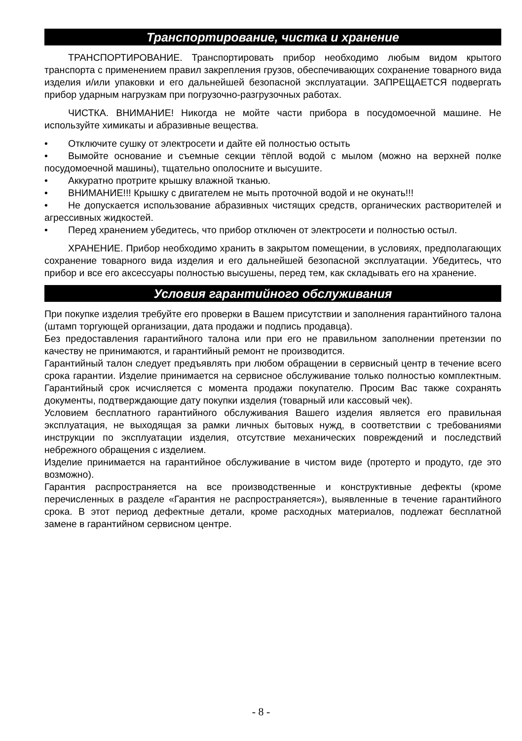Транспортирование, чистка и хранение
ТРАНСПОРТИРОВАНИЕ. Транспортировать прибор необходимо любым видом крытого транспорта с применением правил закрепления грузов, обеспечивающих сохранение товарного вида изделия и/или упаковки и его дальнейшей безопасной эксплуатации. ЗАПРЕЩАЕТСЯ подвергать прибор ударным нагрузкам при погрузочно-разгрузочных работах.
ЧИСТКА. ВНИМАНИЕ! Никогда не мойте части прибора в посудомоечной машине. Не используйте химикаты и абразивные вещества.
• Отключите сушку от электросети и дайте ей полностью остыть
• Вымойте основание и съемные секции тёплой водой с мылом (можно на верхней полке посудомоечной машины), тщательно ополосните и высушите.
• Аккуратно протрите крышку влажной тканью.
• ВНИМАНИЕ!!! Крышку с двигателем не мыть проточной водой и не окунать!!!
• Не допускается использование абразивных чистящих средств, органических растворителей и агрессивных жидкостей.
• Перед хранением убедитесь, что прибор отключен от электросети и полностью остыл.
ХРАНЕНИЕ. Прибор необходимо хранить в закрытом помещении, в условиях, предполагающих сохранение товарного вида изделия и его дальнейшей безопасной эксплуатации. Убедитесь, что прибор и все его аксессуары полностью высушены, перед тем, как складывать его на хранение.
Условия гарантийного обслуживания
При покупке изделия требуйте его проверки в Вашем присутствии и заполнения гарантийного талона (штамп торгующей организации, дата продажи и подпись продавца).
Без предоставления гарантийного талона или при его не правильном заполнении претензии по качеству не принимаются, и гарантийный ремонт не производится.
Гарантийный талон следует предъявлять при любом обращении в сервисный центр в течение всего срока гарантии. Изделие принимается на сервисное обслуживание только полностью комплектным. Гарантийный срок исчисляется с момента продажи покупателю. Просим Вас также сохранять документы, подтверждающие дату покупки изделия (товарный или кассовый чек).
Условием бесплатного гарантийного обслуживания Вашего изделия является его правильная эксплуатация, не выходящая за рамки личных бытовых нужд, в соответствии с требованиями инструкции по эксплуатации изделия, отсутствие механических повреждений и последствий небрежного обращения с изделием.
Изделие принимается на гарантийное обслуживание в чистом виде (протерто и продуто, где это возможно).
Гарантия распространяется на все производственные и конструктивные дефекты (кроме перечисленных в разделе «Гарантия не распространяется»), выявленные в течение гарантийного срока. В этот период дефектные детали, кроме расходных материалов, подлежат бесплатной замене в гарантийном сервисном центре.
- 8 -